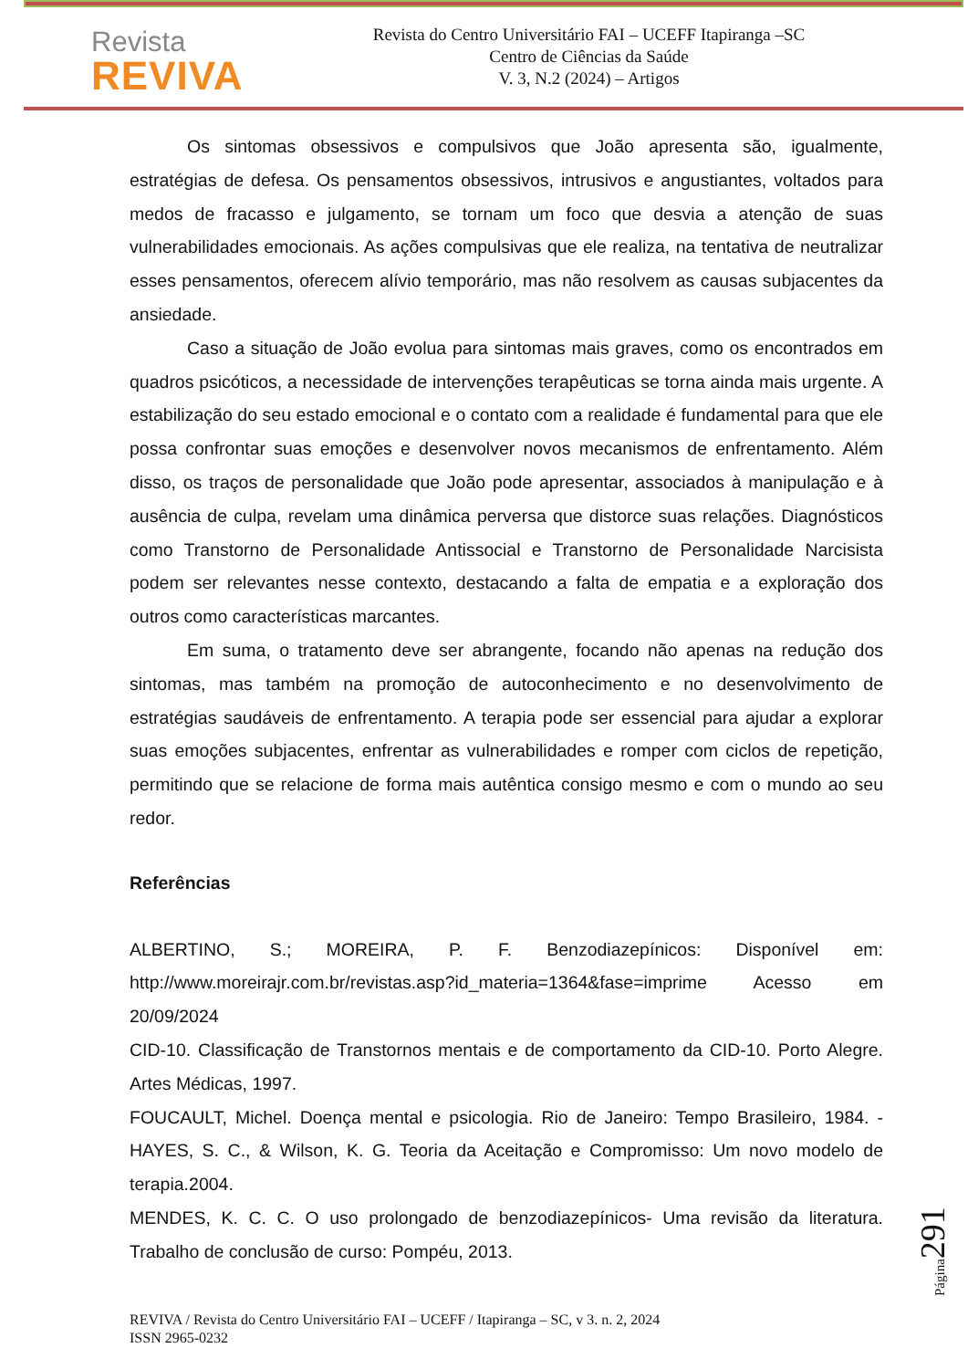Revista
REVIVA
Revista do Centro Universitário FAI – UCEFF Itapiranga –SC
Centro de Ciências da Saúde
V. 3, N.2 (2024) – Artigos
Os sintomas obsessivos e compulsivos que João apresenta são, igualmente, estratégias de defesa. Os pensamentos obsessivos, intrusivos e angustiantes, voltados para medos de fracasso e julgamento, se tornam um foco que desvia a atenção de suas vulnerabilidades emocionais. As ações compulsivas que ele realiza, na tentativa de neutralizar esses pensamentos, oferecem alívio temporário, mas não resolvem as causas subjacentes da ansiedade.
Caso a situação de João evolua para sintomas mais graves, como os encontrados em quadros psicóticos, a necessidade de intervenções terapêuticas se torna ainda mais urgente. A estabilização do seu estado emocional e o contato com a realidade é fundamental para que ele possa confrontar suas emoções e desenvolver novos mecanismos de enfrentamento. Além disso, os traços de personalidade que João pode apresentar, associados à manipulação e à ausência de culpa, revelam uma dinâmica perversa que distorce suas relações. Diagnósticos como Transtorno de Personalidade Antissocial e Transtorno de Personalidade Narcisista podem ser relevantes nesse contexto, destacando a falta de empatia e a exploração dos outros como características marcantes.
Em suma, o tratamento deve ser abrangente, focando não apenas na redução dos sintomas, mas também na promoção de autoconhecimento e no desenvolvimento de estratégias saudáveis de enfrentamento. A terapia pode ser essencial para ajudar a explorar suas emoções subjacentes, enfrentar as vulnerabilidades e romper com ciclos de repetição, permitindo que se relacione de forma mais autêntica consigo mesmo e com o mundo ao seu redor.
Referências
ALBERTINO, S.; MOREIRA, P. F. Benzodiazepínicos: Disponível em: http://www.moreirajr.com.br/revistas.asp?id_materia=1364&fase=imprime Acesso em 20/09/2024
CID-10. Classificação de Transtornos mentais e de comportamento da CID-10. Porto Alegre. Artes Médicas, 1997.
FOUCAULT, Michel. Doença mental e psicologia. Rio de Janeiro: Tempo Brasileiro, 1984. - HAYES, S. C., & Wilson, K. G. Teoria da Aceitação e Compromisso: Um novo modelo de terapia.2004.
MENDES, K. C. C. O uso prolongado de benzodiazepínicos- Uma revisão da literatura. Trabalho de conclusão de curso: Pompéu, 2013.
REVIVA / Revista do Centro Universitário FAI – UCEFF / Itapiranga – SC, v 3. n. 2, 2024
ISSN 2965-0232
Página 291